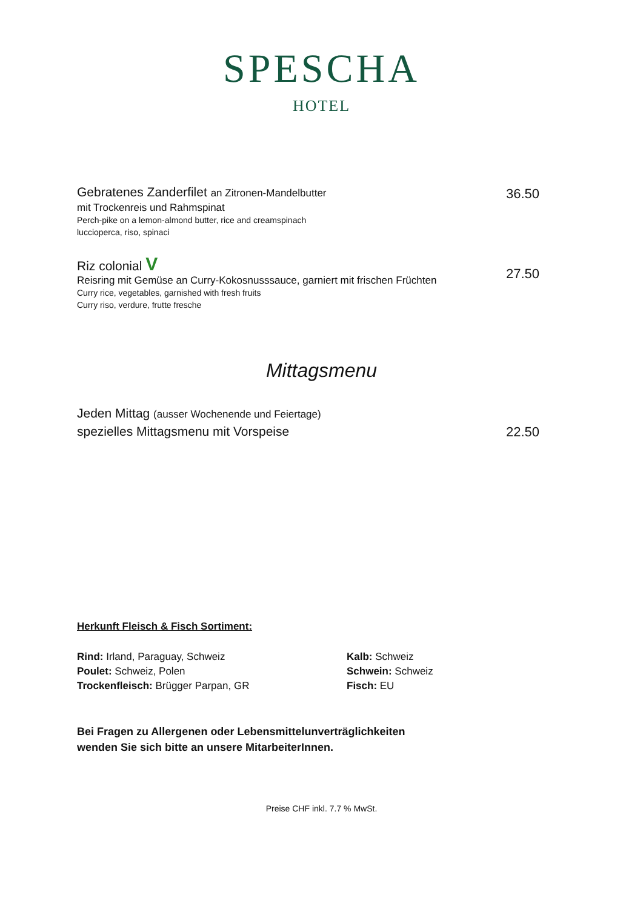SPESCHA
HOTEL
36.50
Gebratenes Zanderfilet an Zitronen-Mandelbutter
mit Trockenreis und Rahmspinat
Perch-pike on a lemon-almond butter, rice and creamspinach
luccioperca, riso, spinaci
27.50
Riz colonial V
Reisring mit Gemüse an Curry-Kokosnusssauce, garniert mit frischen Früchten
Curry rice, vegetables, garnished with fresh fruits
Curry riso, verdure, frutte fresche
Mittagsmenu
22.50
Jeden Mittag (ausser Wochenende und Feiertage)
spezielles Mittagsmenu mit Vorspeise
Herkunft Fleisch & Fisch Sortiment:
Rind: Irland, Paraguay, Schweiz
Poulet: Schweiz, Polen
Trockenfleisch: Brügger Parpan, GR
Kalb: Schweiz
Schwein: Schweiz
Fisch: EU
Bei Fragen zu Allergenen oder Lebensmittelunverträglichkeiten
wenden Sie sich bitte an unsere MitarbeiterInnen.
Preise CHF inkl. 7.7 % MwSt.